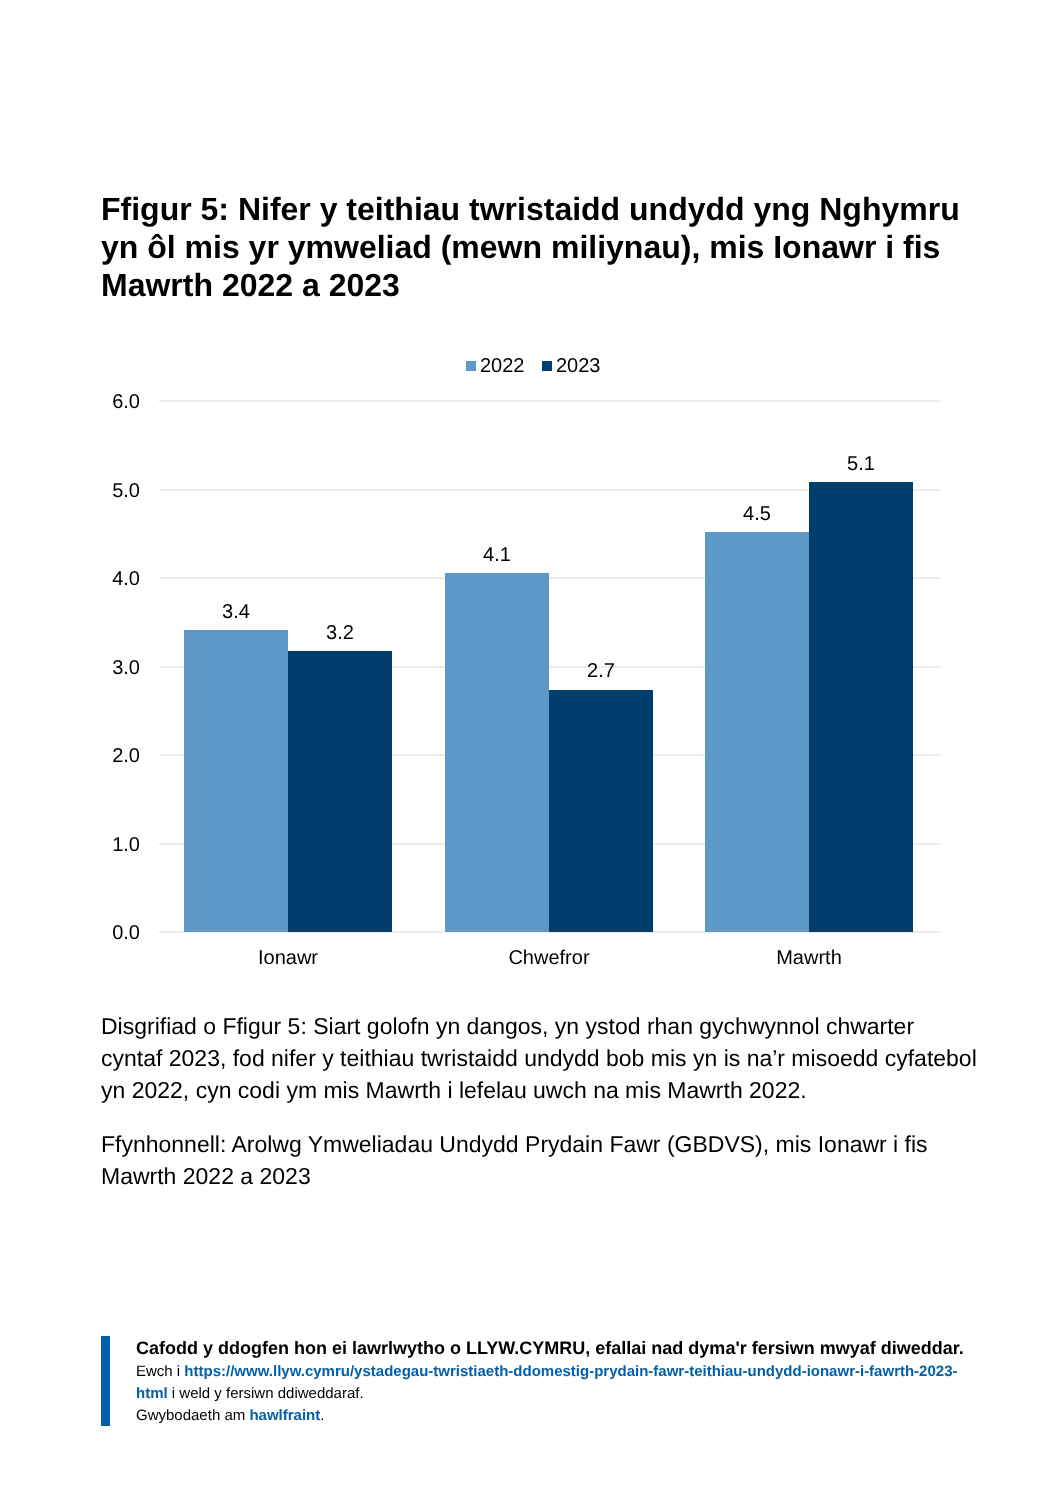Ffigur 5: Nifer y teithiau twristaidd undydd yng Nghymru yn ôl mis yr ymweliad (mewn miliynau), mis Ionawr i fis Mawrth 2022 a 2023
2022
2023
6.0
5.0
4.0
3.0
2.0
1.0
0.0
3.4
3.2
4.1
2.7
4.5
5.1
Ionawr
Chwefror
Mawrth
Disgrifiad o Ffigur 5: Siart golofn yn dangos, yn ystod rhan gychwynnol chwarter cyntaf 2023, fod nifer y teithiau twristaidd undydd bob mis yn is na’r misoedd cyfatebol yn 2022, cyn codi ym mis Mawrth i lefelau uwch na mis Mawrth 2022.
Ffynhonnell: Arolwg Ymweliadau Undydd Prydain Fawr (GBDVS), mis Ionawr i fis Mawrth 2022 a 2023
Cafodd y ddogfen hon ei lawrlwytho o LLYW.CYMRU, efallai nad dyma'r fersiwn mwyaf diweddar.
Ewch i https://www.llyw.cymru/ystadegau-twristiaeth-ddomestig-prydain-fawr-teithiau-undydd-ionawr-i-fawrth-2023-html i weld y fersiwn ddiweddaraf.
Gwybodaeth am hawlfraint.